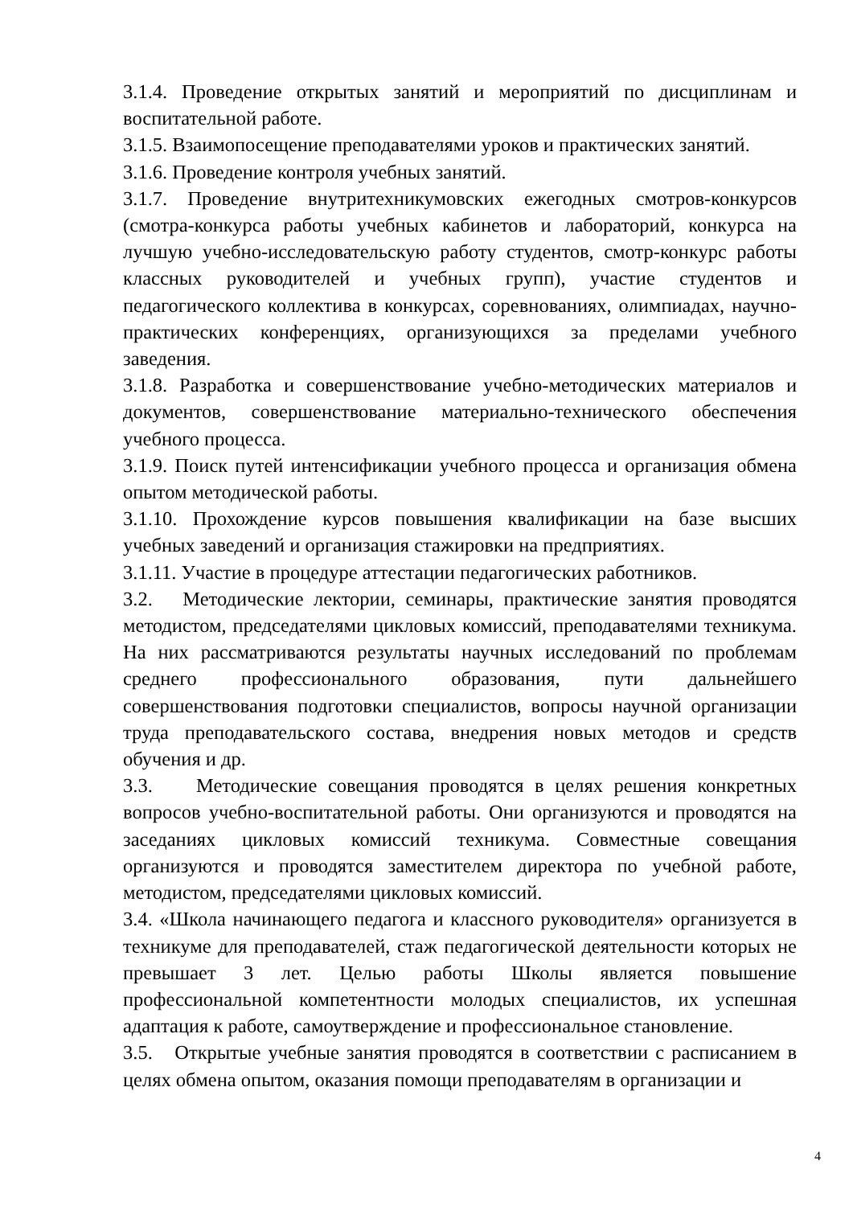3.1.4. Проведение открытых занятий и мероприятий по дисциплинам и воспитательной работе.
3.1.5. Взаимопосещение преподавателями уроков и практических занятий.
3.1.6. Проведение контроля учебных занятий.
3.1.7. Проведение внутритехникумовских ежегодных смотров-конкурсов (смотра-конкурса работы учебных кабинетов и лабораторий, конкурса на лучшую учебно-исследовательскую работу студентов, смотр-конкурс работы классных руководителей и учебных групп), участие студентов и педагогического коллектива в конкурсах, соревнованиях, олимпиадах, научно-практических конференциях, организующихся за пределами учебного заведения.
3.1.8. Разработка и совершенствование учебно-методических материалов и документов, совершенствование материально-технического обеспечения учебного процесса.
3.1.9. Поиск путей интенсификации учебного процесса и организация обмена опытом методической работы.
3.1.10. Прохождение курсов повышения квалификации на базе высших учебных заведений и организация стажировки на предприятиях.
3.1.11. Участие в процедуре аттестации педагогических работников.
3.2. Методические лектории, семинары, практические занятия проводятся методистом, председателями цикловых комиссий, преподавателями техникума. На них рассматриваются результаты научных исследований по проблемам среднего профессионального образования, пути дальнейшего совершенствования подготовки специалистов, вопросы научной организации труда преподавательского состава, внедрения новых методов и средств обучения и др.
3.3. Методические совещания проводятся в целях решения конкретных вопросов учебно-воспитательной работы. Они организуются и проводятся на заседаниях цикловых комиссий техникума. Совместные совещания организуются и проводятся заместителем директора по учебной работе, методистом, председателями цикловых комиссий.
3.4. «Школа начинающего педагога и классного руководителя» организуется в техникуме для преподавателей, стаж педагогической деятельности которых не превышает 3 лет. Целью работы Школы является повышение профессиональной компетентности молодых специалистов, их успешная адаптация к работе, самоутверждение и профессиональное становление.
3.5. Открытые учебные занятия проводятся в соответствии с расписанием в целях обмена опытом, оказания помощи преподавателям в организации и
4